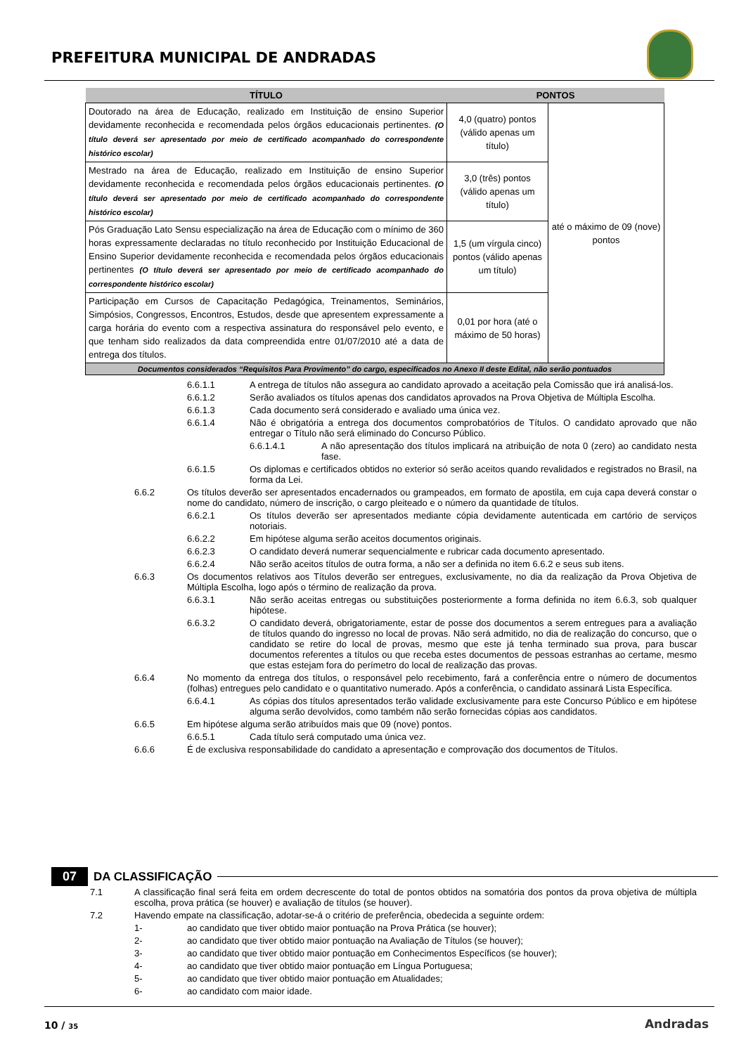PREFEITURA MUNICIPAL DE ANDRADAS
| TÍTULO | PONTOS | |
| --- | --- | --- |
| Doutorado na área de Educação, realizado em Instituição de ensino Superior devidamente reconhecida e recomendada pelos órgãos educacionais pertinentes. (O título deverá ser apresentado por meio de certificado acompanhado do correspondente histórico escolar) | 4,0 (quatro) pontos (válido apenas um título) | até o máximo de 09 (nove) pontos |
| Mestrado na área de Educação, realizado em Instituição de ensino Superior devidamente reconhecida e recomendada pelos órgãos educacionais pertinentes. (O título deverá ser apresentado por meio de certificado acompanhado do correspondente histórico escolar) | 3,0 (três) pontos (válido apenas um título) | |
| Pós Graduação Lato Sensu especialização na área de Educação com o mínimo de 360 horas expressamente declaradas no título reconhecido por Instituição Educacional de Ensino Superior devidamente reconhecida e recomendada pelos órgãos educacionais pertinentes (O título deverá ser apresentado por meio de certificado acompanhado do correspondente histórico escolar) | 1,5 (um vírgula cinco) pontos (válido apenas um título) | |
| Participação em Cursos de Capacitação Pedagógica, Treinamentos, Seminários, Simpósios, Congressos, Encontros, Estudos, desde que apresentem expressamente a carga horária do evento com a respectiva assinatura do responsável pelo evento, e que tenham sido realizados da data compreendida entre 01/07/2010 até a data de entrega dos títulos. | 0,01 por hora (até o máximo de 50 horas) | |
| Documentos considerados “Requisitos Para Provimento” do cargo, especificados no Anexo II deste Edital, não serão pontuados | | |
6.6.1.1 A entrega de títulos não assegura ao candidato aprovado a aceitação pela Comissão que irá analisá-los.
6.6.1.2 Serão avaliados os títulos apenas dos candidatos aprovados na Prova Objetiva de Múltipla Escolha.
6.6.1.3 Cada documento será considerado e avaliado uma única vez.
6.6.1.4 Não é obrigatória a entrega dos documentos comprobatórios de Títulos. O candidato aprovado que não entregar o Título não será eliminado do Concurso Público.
6.6.1.4.1 A não apresentação dos títulos implicará na atribuição de nota 0 (zero) ao candidato nesta fase.
6.6.1.5 Os diplomas e certificados obtidos no exterior só serão aceitos quando revalidados e registrados no Brasil, na forma da Lei.
6.6.2 Os títulos deverão ser apresentados encadernados ou grampeados, em formato de apostila, em cuja capa deverá constar o nome do candidato, número de inscrição, o cargo pleiteado e o número da quantidade de títulos.
6.6.2.1 Os títulos deverão ser apresentados mediante cópia devidamente autenticada em cartório de serviços notoriais.
6.6.2.2 Em hipótese alguma serão aceitos documentos originais.
6.6.2.3 O candidato deverá numerar sequencialmente e rubricar cada documento apresentado.
6.6.2.4 Não serão aceitos títulos de outra forma, a não ser a definida no item 6.6.2 e seus sub itens.
6.6.3 Os documentos relativos aos Títulos deverão ser entregues, exclusivamente, no dia da realização da Prova Objetiva de Múltipla Escolha, logo após o término de realização da prova.
6.6.3.1 Não serão aceitas entregas ou substituições posteriormente a forma definida no item 6.6.3, sob qualquer hipótese.
6.6.3.2 O candidato deverá, obrigatoriamente, estar de posse dos documentos a serem entregues para a avaliação de títulos quando do ingresso no local de provas. Não será admitido, no dia de realização do concurso, que o candidato se retire do local de provas, mesmo que este já tenha terminado sua prova, para buscar documentos referentes a títulos ou que receba estes documentos de pessoas estranhas ao certame, mesmo que estas estejam fora do perímetro do local de realização das provas.
6.6.4 No momento da entrega dos títulos, o responsável pelo recebimento, fará a conferência entre o número de documentos (folhas) entregues pelo candidato e o quantitativo numerado. Após a conferência, o candidato assinará Lista Específica.
6.6.4.1 As cópias dos títulos apresentados terão validade exclusivamente para este Concurso Público e em hipótese alguma serão devolvidos, como também não serão fornecidas cópias aos candidatos.
6.6.5 Em hipótese alguma serão atribuídos mais que 09 (nove) pontos.
6.6.5.1 Cada título será computado uma única vez.
6.6.6 É de exclusiva responsabilidade do candidato a apresentação e comprovação dos documentos de Títulos.
07 DA CLASSIFICAÇÃO
7.1 A classificação final será feita em ordem decrescente do total de pontos obtidos na somatória dos pontos da prova objetiva de múltipla escolha, prova prática (se houver) e avaliação de títulos (se houver).
7.2 Havendo empate na classificação, adotar-se-á o critério de preferência, obedecida a seguinte ordem:
1- ao candidato que tiver obtido maior pontuação na Prova Prática (se houver);
2- ao candidato que tiver obtido maior pontuação na Avaliação de Títulos (se houver);
3- ao candidato que tiver obtido maior pontuação em Conhecimentos Específicos (se houver);
4- ao candidato que tiver obtido maior pontuação em Língua Portuguesa;
5- ao candidato que tiver obtido maior pontuação em Atualidades;
6- ao candidato com maior idade.
10 / 35
Andradas